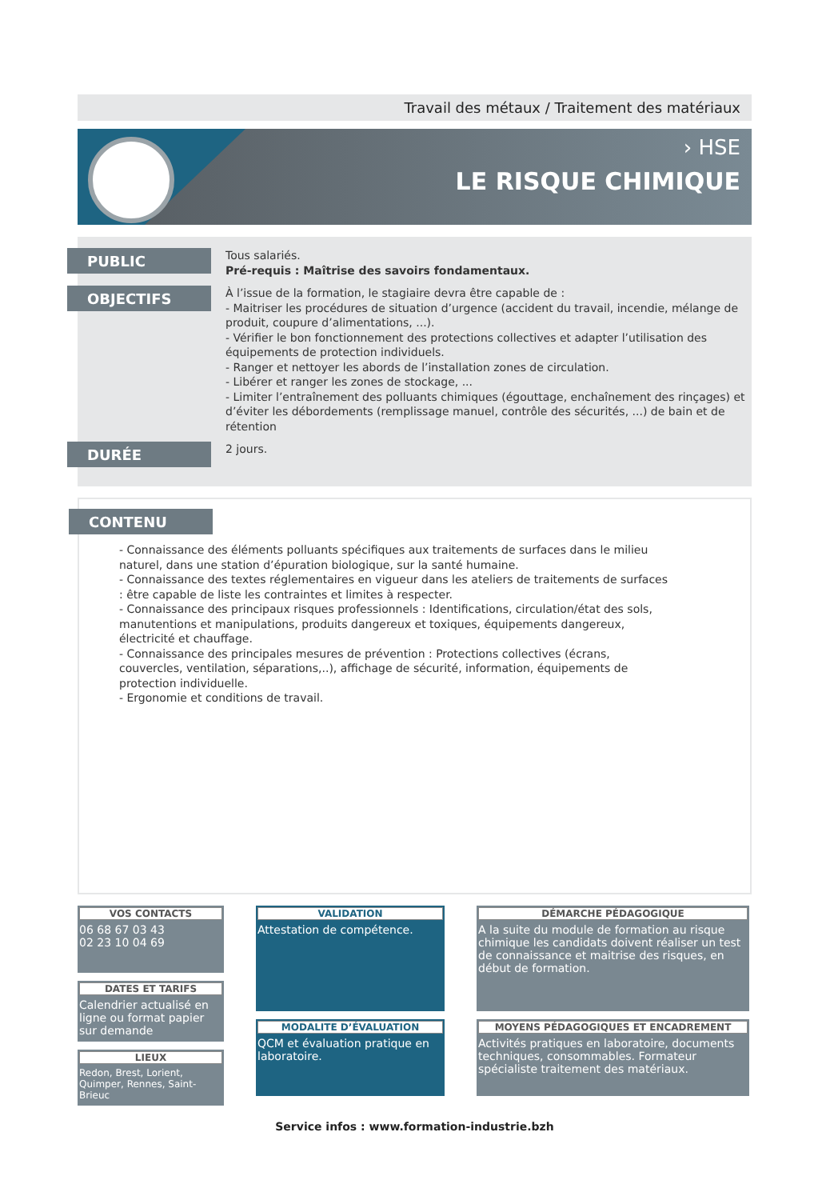Travail des métaux / Traitement des matériaux
› HSE
LE RISQUE CHIMIQUE
PUBLIC
Tous salariés.
Pré-requis : Maîtrise des savoirs fondamentaux.
OBJECTIFS
À l’issue de la formation, le stagiaire devra être capable de :
- Maitriser les procédures de situation d’urgence (accident du travail, incendie, mélange de produit, coupure d’alimentations, ...).
- Vérifier le bon fonctionnement des protections collectives et adapter l’utilisation des équipements de protection individuels.
- Ranger et nettoyer les abords de l’installation zones de circulation.
- Libérer et ranger les zones de stockage, ...
- Limiter l’entraînement des polluants chimiques (égouttage, enchaînement des rinçages) et d’éviter les débordements (remplissage manuel, contrôle des sécurités, ...) de bain et de rétention
DURÉE
2 jours.
CONTENU
- Connaissance des éléments polluants spécifiques aux traitements de surfaces dans le milieu naturel, dans une station d’épuration biologique, sur la santé humaine.
- Connaissance des textes réglementaires en vigueur dans les ateliers de traitements de surfaces : être capable de liste les contraintes et limites à respecter.
- Connaissance des principaux risques professionnels : Identifications, circulation/état des sols, manutentions et manipulations, produits dangereux et toxiques, équipements dangereux, électricité et chauffage.
- Connaissance des principales mesures de prévention : Protections collectives (écrans, couvercles, ventilation, séparations,..), affichage de sécurité, information, équipements de protection individuelle.
- Ergonomie et conditions de travail.
VOS CONTACTS
06 68 67 03 43
02 23 10 04 69
DATES ET TARIFS
Calendrier actualisé en ligne ou format papier sur demande
LIEUX
Redon, Brest, Lorient, Quimper, Rennes, Saint-Brieuc
VALIDATION
Attestation de compétence.
MODALITE D’ÉVALUATION
QCM et évaluation pratique en laboratoire.
DÉMARCHE PÉDAGOGIQUE
A la suite du module de formation au risque chimique les candidats doivent réaliser un test de connaissance et maitrise des risques, en début de formation.
MOYENS PÉDAGOGIQUES ET ENCADREMENT
Activités pratiques en laboratoire, documents techniques, consommables. Formateur spécialiste traitement des matériaux.
Service infos : www.formation-industrie.bzh